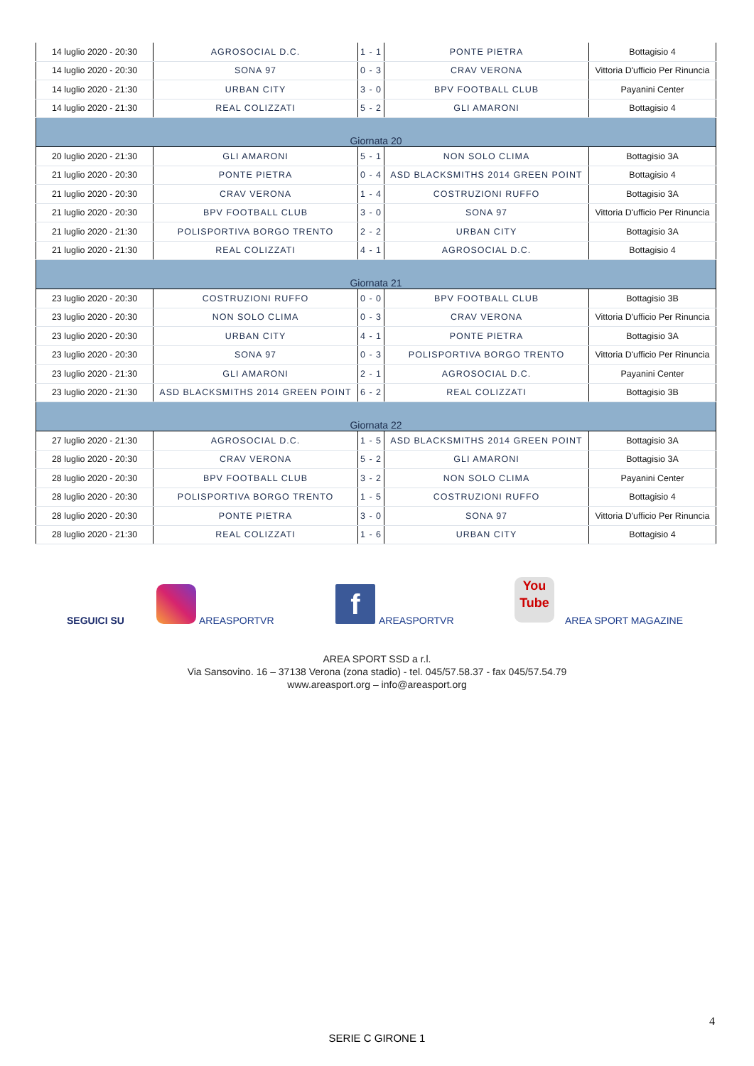| 14 luglio 2020 - 20:30 | AGROSOCIAL D.C. | 1 - 1 | PONTE PIETRA | Bottagisio 4 |
| 14 luglio 2020 - 20:30 | SONA 97 | 0 - 3 | CRAV VERONA | Vittoria D'ufficio Per Rinuncia |
| 14 luglio 2020 - 21:30 | URBAN CITY | 3 - 0 | BPV FOOTBALL CLUB | Payanini Center |
| 14 luglio 2020 - 21:30 | REAL COLIZZATI | 5 - 2 | GLI AMARONI | Bottagisio 4 |
| Giornata 20 | | | | |
| 20 luglio 2020 - 21:30 | GLI AMARONI | 5 - 1 | NON SOLO CLIMA | Bottagisio 3A |
| 21 luglio 2020 - 20:30 | PONTE PIETRA | 0 - 4 | ASD BLACKSMITHS 2014 GREEN POINT | Bottagisio 4 |
| 21 luglio 2020 - 20:30 | CRAV VERONA | 1 - 4 | COSTRUZIONI RUFFO | Bottagisio 3A |
| 21 luglio 2020 - 20:30 | BPV FOOTBALL CLUB | 3 - 0 | SONA 97 | Vittoria D'ufficio Per Rinuncia |
| 21 luglio 2020 - 21:30 | POLISPORTIVA BORGO TRENTO | 2 - 2 | URBAN CITY | Bottagisio 3A |
| 21 luglio 2020 - 21:30 | REAL COLIZZATI | 4 - 1 | AGROSOCIAL D.C. | Bottagisio 4 |
| Giornata 21 | | | | |
| 23 luglio 2020 - 20:30 | COSTRUZIONI RUFFO | 0 - 0 | BPV FOOTBALL CLUB | Bottagisio 3B |
| 23 luglio 2020 - 20:30 | NON SOLO CLIMA | 0 - 3 | CRAV VERONA | Vittoria D'ufficio Per Rinuncia |
| 23 luglio 2020 - 20:30 | URBAN CITY | 4 - 1 | PONTE PIETRA | Bottagisio 3A |
| 23 luglio 2020 - 20:30 | SONA 97 | 0 - 3 | POLISPORTIVA BORGO TRENTO | Vittoria D'ufficio Per Rinuncia |
| 23 luglio 2020 - 21:30 | GLI AMARONI | 2 - 1 | AGROSOCIAL D.C. | Payanini Center |
| 23 luglio 2020 - 21:30 | ASD BLACKSMITHS 2014 GREEN POINT | 6 - 2 | REAL COLIZZATI | Bottagisio 3B |
| Giornata 22 | | | | |
| 27 luglio 2020 - 21:30 | AGROSOCIAL D.C. | 1 - 5 | ASD BLACKSMITHS 2014 GREEN POINT | Bottagisio 3A |
| 28 luglio 2020 - 20:30 | CRAV VERONA | 5 - 2 | GLI AMARONI | Bottagisio 3A |
| 28 luglio 2020 - 20:30 | BPV FOOTBALL CLUB | 3 - 2 | NON SOLO CLIMA | Payanini Center |
| 28 luglio 2020 - 20:30 | POLISPORTIVA BORGO TRENTO | 1 - 5 | COSTRUZIONI RUFFO | Bottagisio 4 |
| 28 luglio 2020 - 20:30 | PONTE PIETRA | 3 - 0 | SONA 97 | Vittoria D'ufficio Per Rinuncia |
| 28 luglio 2020 - 21:30 | REAL COLIZZATI | 1 - 6 | URBAN CITY | Bottagisio 4 |
SEGUICI SU AREASPORTVR
f
AREASPORTVR
You
Tube
AREA SPORT MAGAZINE
AREA SPORT SSD a r.l.
Via Sansovino. 16 – 37138 Verona (zona stadio) - tel. 045/57.58.37 - fax 045/57.54.79
www.areasport.org – info@areasport.org
4
SERIE C GIRONE 1